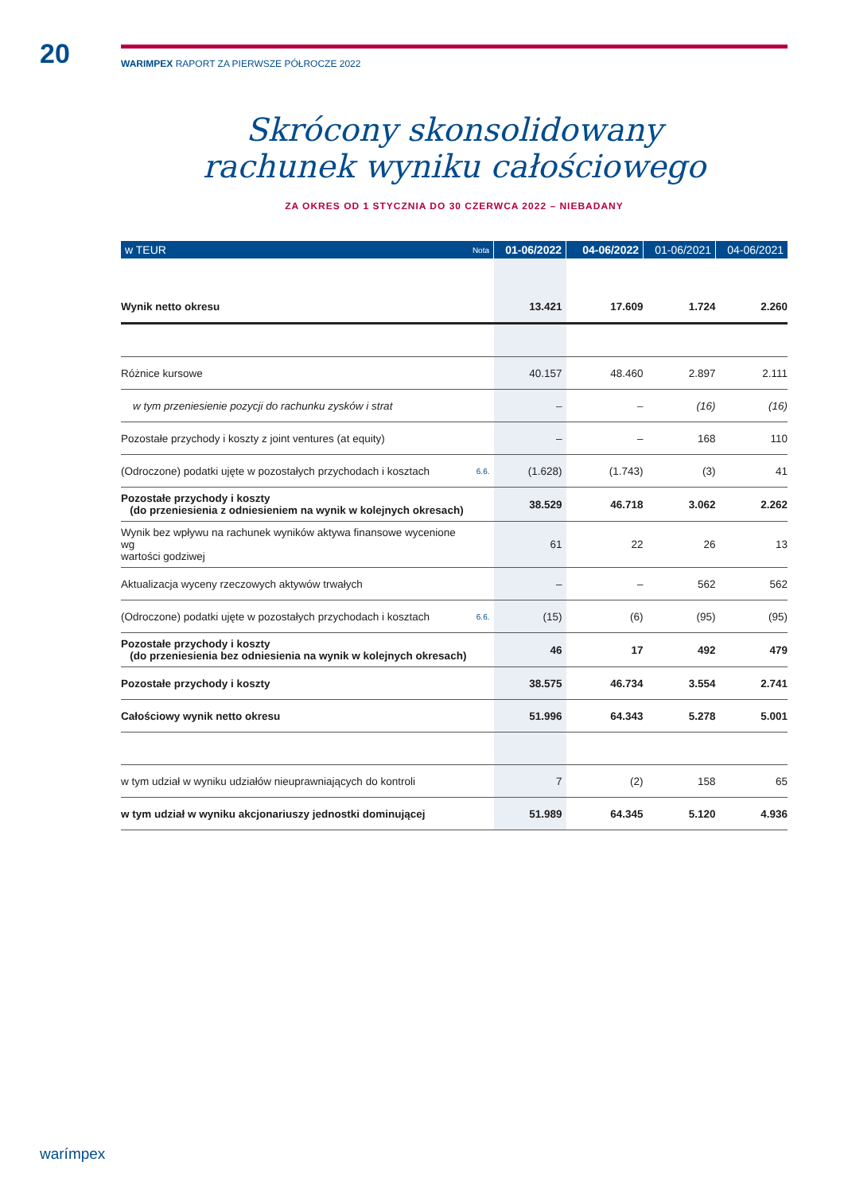20 WARIMPEX RAPORT ZA PIERWSZE PÓŁROCZE 2022
Skrócony skonsolidowany
rachunek wyniku całościowego
ZA OKRES OD 1 STYCZNIA DO 30 CZERWCA 2022 – NIEBADANY
| w TEUR | Nota | 01-06/2022 | 04-06/2022 | 01-06/2021 | 04-06/2021 |
| --- | --- | --- | --- | --- | --- |
| Wynik netto okresu | | 13.421 | 17.609 | 1.724 | 2.260 |
| Różnice kursowe | | 40.157 | 48.460 | 2.897 | 2.111 |
| w tym przeniesienie pozycji do rachunku zysków i strat | | – | – | (16) | (16) |
| Pozostałe przychody i koszty z joint ventures (at equity) | | – | – | 168 | 110 |
| (Odroczone) podatki ujęte w pozostałych przychodach i kosztach | 6.6. | (1.628) | (1.743) | (3) | 41 |
| Pozostałe przychody i koszty (do przeniesienia z odniesieniem na wynik w kolejnych okresach) | | 38.529 | 46.718 | 3.062 | 2.262 |
| Wynik bez wpływu na rachunek wyników aktywa finansowe wycenione wg wartości godziwej | | 61 | 22 | 26 | 13 |
| Aktualizacja wyceny rzeczowych aktywów trwałych | | – | – | 562 | 562 |
| (Odroczone) podatki ujęte w pozostałych przychodach i kosztach | 6.6. | (15) | (6) | (95) | (95) |
| Pozostałe przychody i koszty (do przeniesienia bez odniesienia na wynik w kolejnych okresach) | | 46 | 17 | 492 | 479 |
| Pozostałe przychody i koszty | | 38.575 | 46.734 | 3.554 | 2.741 |
| Całościowy wynik netto okresu | | 51.996 | 64.343 | 5.278 | 5.001 |
| w tym udział w wyniku udziałów nieuprawniających do kontroli | | 7 | (2) | 158 | 65 |
| w tym udział w wyniku akcjonariuszy jednostki dominującej | | 51.989 | 64.345 | 5.120 | 4.936 |
warímpex